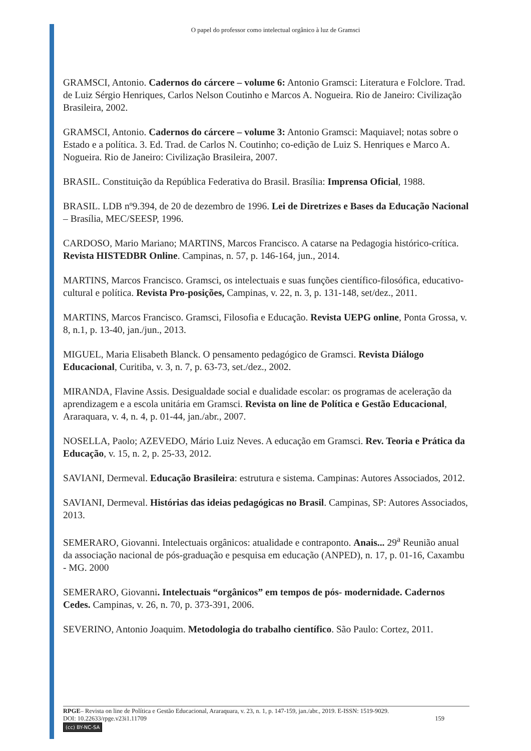O papel do professor como intelectual orgânico à luz de Gramsci
GRAMSCI, Antonio. Cadernos do cárcere – volume 6: Antonio Gramsci: Literatura e Folclore. Trad. de Luiz Sérgio Henriques, Carlos Nelson Coutinho e Marcos A. Nogueira. Rio de Janeiro: Civilização Brasileira, 2002.
GRAMSCI, Antonio. Cadernos do cárcere – volume 3: Antonio Gramsci: Maquiavel; notas sobre o Estado e a política. 3. Ed. Trad. de Carlos N. Coutinho; co-edição de Luiz S. Henriques e Marco A. Nogueira. Rio de Janeiro: Civilização Brasileira, 2007.
BRASIL. Constituição da República Federativa do Brasil. Brasília: Imprensa Oficial, 1988.
BRASIL. LDB nº9.394, de 20 de dezembro de 1996. Lei de Diretrizes e Bases da Educação Nacional – Brasília, MEC/SEESP, 1996.
CARDOSO, Mario Mariano; MARTINS, Marcos Francisco. A catarse na Pedagogia histórico-crítica. Revista HISTEDBR Online. Campinas, n. 57, p. 146-164, jun., 2014.
MARTINS, Marcos Francisco. Gramsci, os intelectuais e suas funções científico-filosófica, educativo-cultural e política. Revista Pro-posições, Campinas, v. 22, n. 3, p. 131-148, set/dez., 2011.
MARTINS, Marcos Francisco. Gramsci, Filosofia e Educação. Revista UEPG online, Ponta Grossa, v. 8, n.1, p. 13-40, jan./jun., 2013.
MIGUEL, Maria Elisabeth Blanck. O pensamento pedagógico de Gramsci. Revista Diálogo Educacional, Curitiba, v. 3, n. 7, p. 63-73, set./dez., 2002.
MIRANDA, Flavine Assis. Desigualdade social e dualidade escolar: os programas de aceleração da aprendizagem e a escola unitária em Gramsci. Revista on line de Política e Gestão Educacional, Araraquara, v. 4, n. 4, p. 01-44, jan./abr., 2007.
NOSELLA, Paolo; AZEVEDO, Mário Luiz Neves. A educação em Gramsci. Rev. Teoria e Prática da Educação, v. 15, n. 2, p. 25-33, 2012.
SAVIANI, Dermeval. Educação Brasileira: estrutura e sistema. Campinas: Autores Associados, 2012.
SAVIANI, Dermeval. Histórias das ideias pedagógicas no Brasil. Campinas, SP: Autores Associados, 2013.
SEMERARO, Giovanni. Intelectuais orgânicos: atualidade e contraponto. Anais... 29<sup>a</sup> Reunião anual da associação nacional de pós-graduação e pesquisa em educação (ANPED), n. 17, p. 01-16, Caxambu - MG. 2000
SEMERARO, Giovanni. Intelectuais “orgânicos” em tempos de pós- modernidade. Cadernos Cedes. Campinas, v. 26, n. 70, p. 373-391, 2006.
SEVERINO, Antonio Joaquim. Metodologia do trabalho científico. São Paulo: Cortez, 2011.
RPGE– Revista on line de Política e Gestão Educacional, Araraquara, v. 23, n. 1, p. 147-159, jan./abr., 2019. E-ISSN: 1519-9029.
DOI: 10.22633/rpge.v23i1.11709 159
(cc) BY-NC-SA